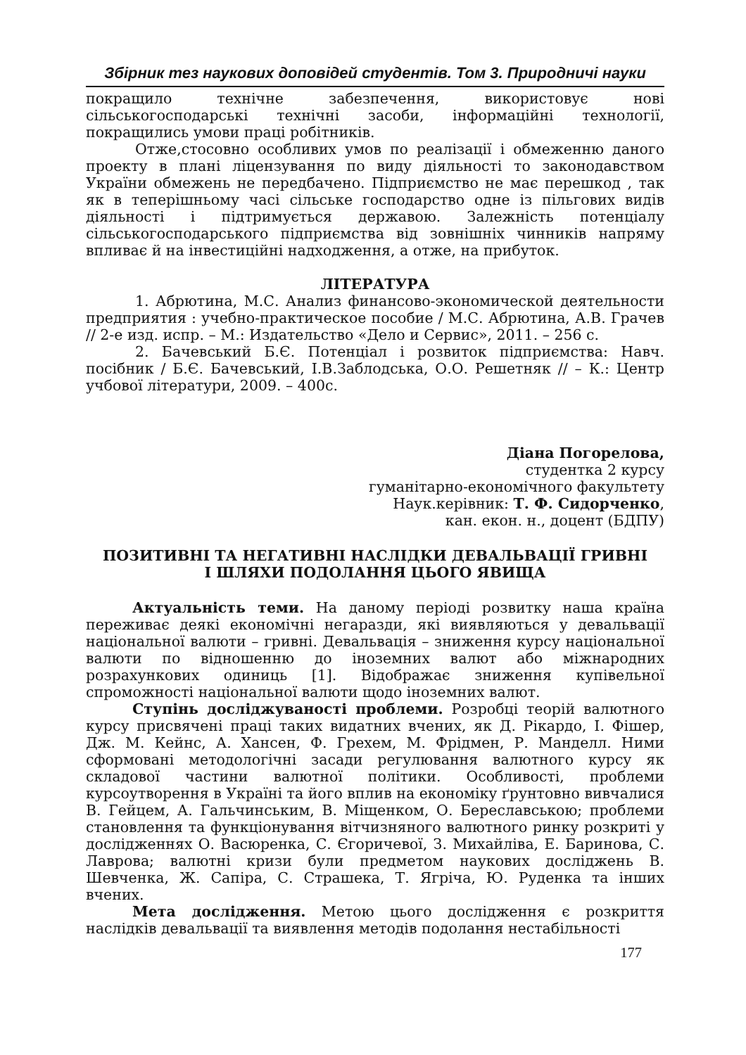Збірник тез наукових доповідей студентів. Том 3. Природничі науки
покращило технічне забезпечення, використовує нові сільськогосподарські технічні засоби, інформаційні технології, покращились умови праці робітників.
Отже,стосовно особливих умов по реалізації і обмеженню даного проекту в плані ліцензування по виду діяльності то законодавством України обмежень не передбачено. Підприємство не має перешкод , так як в теперішньому часі сільське господарство одне із пільгових видів діяльності і підтримується державою. Залежність потенціалу сільськогосподарського підприємства від зовнішніх чинників напряму впливає й на інвестиційні надходження, а отже, на прибуток.
ЛІТЕРАТУРА
1. Абрютина, М.С. Анализ финансово-экономической деятельности предприятия : учебно-практическое пособие / М.С. Абрютина, А.В. Грачев // 2-е изд. испр. – М.: Издательство «Дело и Сервис», 2011. – 256 с.
2. Бачевський Б.Є. Потенціал і розвиток підприємства: Навч. посібник / Б.Є. Бачевський, І.В.Заблодська, О.О. Решетняк // – К.: Центр учбової літератури, 2009. – 400с.
Діана Погорелова,
студентка 2 курсу
гуманітарно-економічного факультету
Наук.керівник: Т. Ф. Сидорченко,
кан. екон. н., доцент (БДПУ)
ПОЗИТИВНІ ТА НЕГАТИВНІ НАСЛІДКИ ДЕВАЛЬВАЦІЇ ГРИВНІ
І ШЛЯХИ ПОДОЛАННЯ ЦЬОГО ЯВИЩА
Актуальність теми. На даному періоді розвитку наша країна переживає деякі економічні негаразди, які виявляються у девальвації національної валюти – гривні. Девальвація – зниження курсу національної валюти по відношенню до іноземних валют або міжнародних розрахункових одиниць [1]. Відображає зниження купівельної спроможності національної валюти щодо іноземних валют.
Ступінь досліджуваності проблеми. Розробці теорій валютного курсу присвячені праці таких видатних вчених, як Д. Рікардо, І. Фішер, Дж. М. Кейнс, А. Хансен, Ф. Грехем, М. Фрідмен, Р. Манделл. Ними сформовані методологічні засади регулювання валютного курсу як складової частини валютної політики. Особливості, проблеми курсоутворення в Україні та його вплив на економіку ґрунтовно вивчалися В. Гейцем, А. Гальчинським, В. Міщенком, О. Береславською; проблеми становлення та функціонування вітчизняного валютного ринку розкриті у дослідженнях О. Васюренка, С. Єгоричевої, З. Михайліва, Е. Баринова, С. Лаврова; валютні кризи були предметом наукових досліджень В. Шевченка, Ж. Сапіра, С. Страшека, Т. Ягріча, Ю. Руденка та інших вчених.
Мета дослідження. Метою цього дослідження є розкриття наслідків девальвації та виявлення методів подолання нестабільності
177